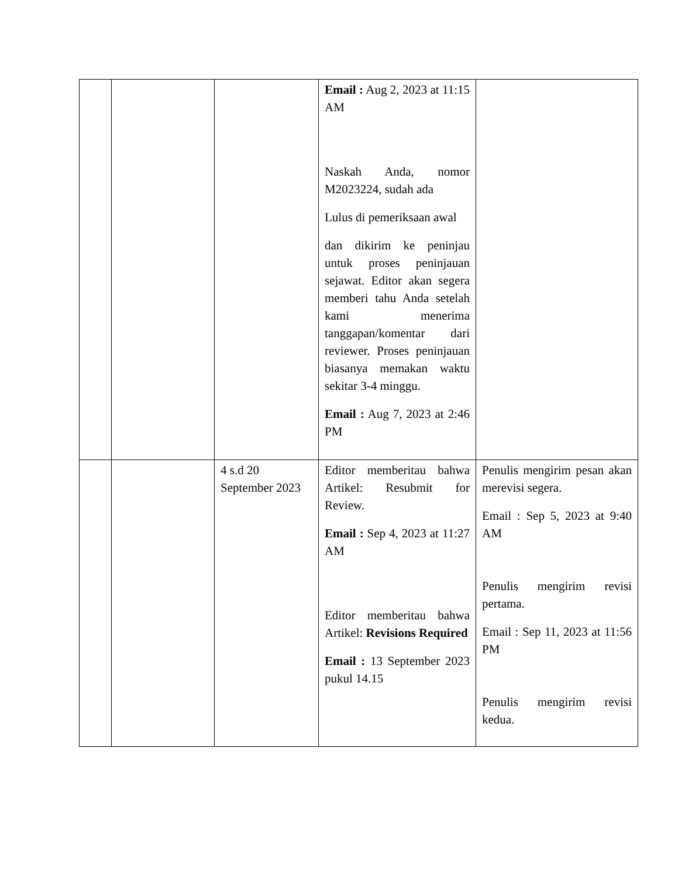| | | | Email : Aug 2, 2023 at 11:15 AM Naskah Anda, nomor M2023224, sudah ada Lulus di pemeriksaan awal dan dikirim ke peninjau untuk proses peninjauan sejawat. Editor akan segera memberi tahu Anda setelah kami menerima tanggapan/komentar dari reviewer. Proses peninjauan biasanya memakan waktu sekitar 3-4 minggu. Email : Aug 7, 2023 at 2:46 PM | |
| | | 4 s.d 20 September 2023 | Editor memberitau bahwa Artikel: Resubmit for Review. Email : Sep 4, 2023 at 11:27 AM Editor memberitau bahwa Artikel: Revisions Required Email : 13 September 2023 pukul 14.15 | Penulis mengirim pesan akan merevisi segera. Email : Sep 5, 2023 at 9:40 AM Penulis mengirim revisi pertama. Email : Sep 11, 2023 at 11:56 PM Penulis mengirim revisi kedua. |